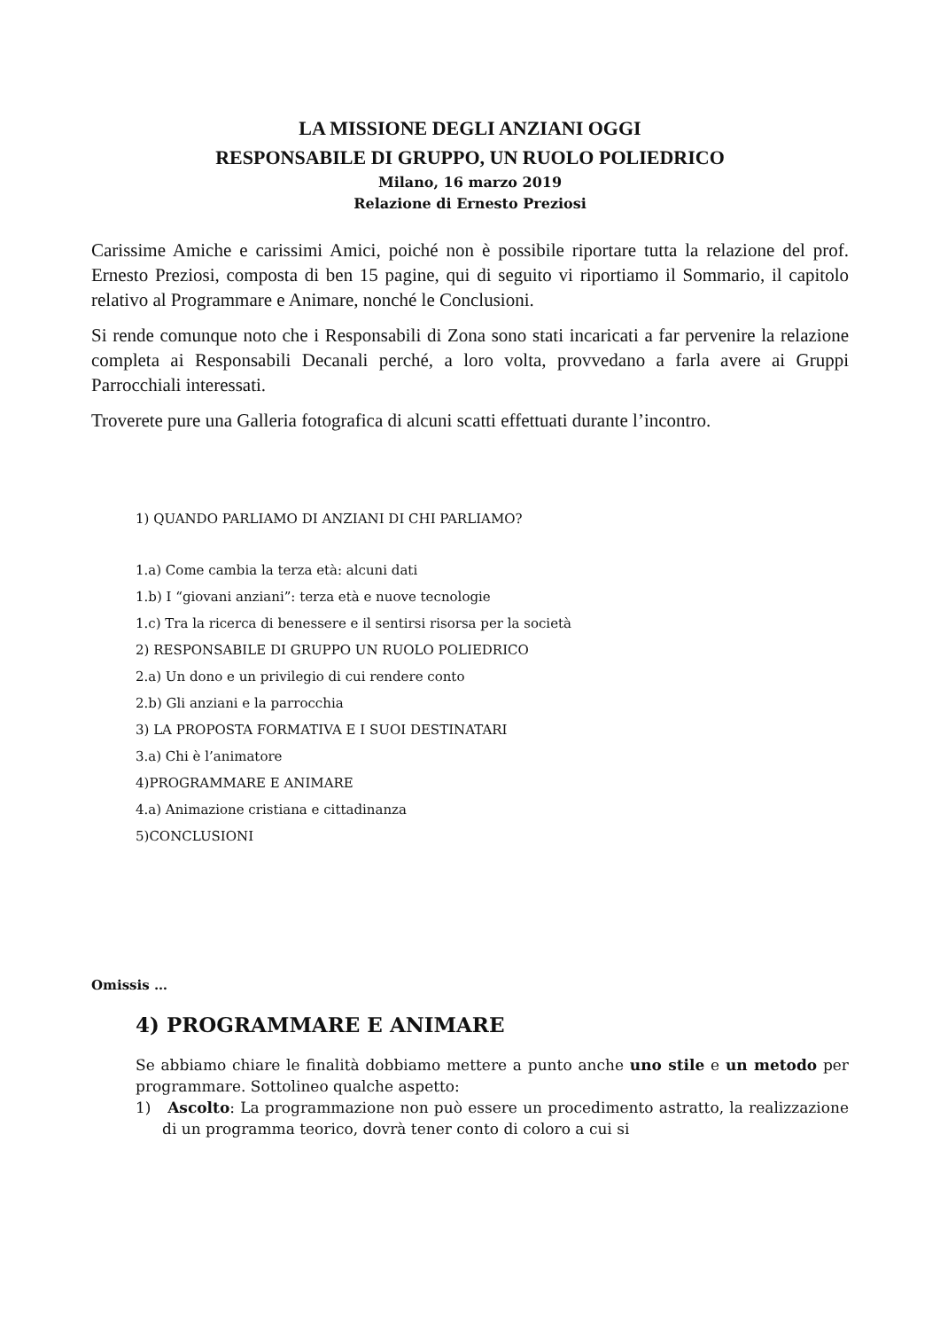LA MISSIONE DEGLI ANZIANI OGGI
RESPONSABILE DI GRUPPO, UN RUOLO POLIEDRICO
Milano, 16 marzo 2019
Relazione di Ernesto Preziosi
Carissime Amiche e carissimi Amici, poiché non è possibile riportare tutta la relazione del prof. Ernesto Preziosi, composta di ben 15 pagine, qui di seguito vi riportiamo il Sommario, il capitolo relativo al Programmare e Animare, nonché le Conclusioni.
Si rende comunque noto che i Responsabili di Zona sono stati incaricati a far pervenire la relazione completa ai Responsabili Decanali perché, a loro volta, provvedano a farla avere ai Gruppi Parrocchiali interessati.
Troverete pure una Galleria fotografica di alcuni scatti effettuati durante l’incontro.
1) QUANDO PARLIAMO DI ANZIANI DI CHI PARLIAMO?
1.a) Come cambia la terza età: alcuni dati
1.b) I “giovani anziani”: terza età e nuove tecnologie
1.c) Tra la ricerca di benessere e il sentirsi risorsa per la società
2) RESPONSABILE DI GRUPPO UN RUOLO POLIEDRICO
2.a) Un dono e un privilegio di cui rendere conto
2.b) Gli anziani e la parrocchia
3) LA PROPOSTA FORMATIVA E I SUOI DESTINATARI
3.a) Chi è l’animatore
4)PROGRAMMARE E ANIMARE
4.a) Animazione cristiana e cittadinanza
5)CONCLUSIONI
Omissis …
4) PROGRAMMARE E ANIMARE
Se abbiamo chiare le finalità dobbiamo mettere a punto anche uno stile e un metodo per programmare. Sottolineo qualche aspetto:
1) Ascolto: La programmazione non può essere un procedimento astratto, la realizzazione di un programma teorico, dovrà tener conto di coloro a cui si